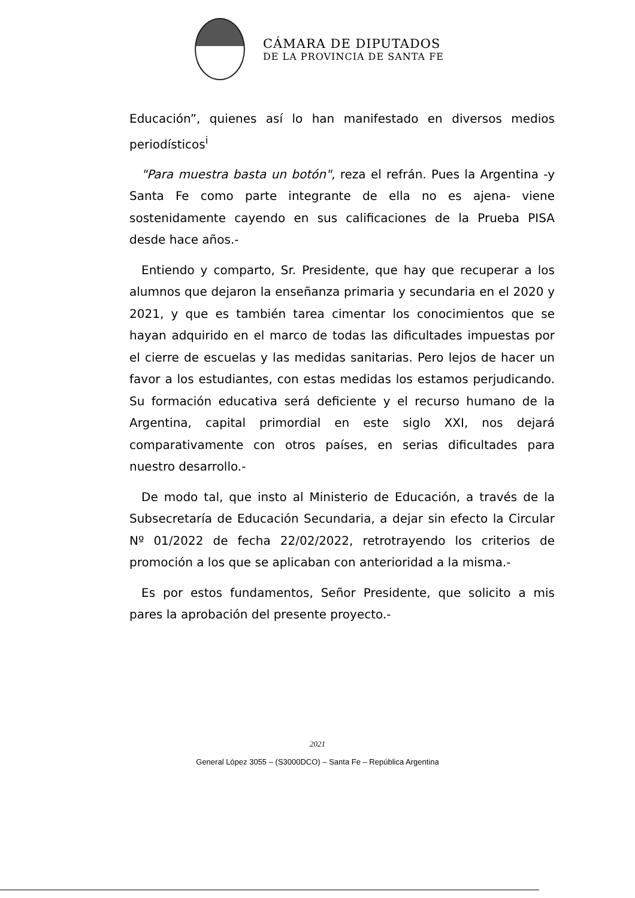CÁMARA DE DIPUTADOS
DE LA PROVINCIA DE SANTA FE
Educación”, quienes así lo han manifestado en diversos medios periodísticos<sup>i</sup>
"Para muestra basta un botón", reza el refrán. Pues la Argentina -y Santa Fe como parte integrante de ella no es ajena- viene sostenidamente cayendo en sus calificaciones de la Prueba PISA desde hace años.-
Entiendo y comparto, Sr. Presidente, que hay que recuperar a los alumnos que dejaron la enseñanza primaria y secundaria en el 2020 y 2021, y que es también tarea cimentar los conocimientos que se hayan adquirido en el marco de todas las dificultades impuestas por el cierre de escuelas y las medidas sanitarias. Pero lejos de hacer un favor a los estudiantes, con estas medidas los estamos perjudicando. Su formación educativa será deficiente y el recurso humano de la Argentina, capital primordial en este siglo XXI, nos dejará comparativamente con otros países, en serias dificultades para nuestro desarrollo.-
De modo tal, que insto al Ministerio de Educación, a través de la Subsecretaría de Educación Secundaria, a dejar sin efecto la Circular Nº 01/2022 de fecha 22/02/2022, retrotrayendo los criterios de promoción a los que se aplicaban con anterioridad a la misma.-
Es por estos fundamentos, Señor Presidente, que solicito a mis pares la aprobación del presente proyecto.-
2021
General López 3055 – (S3000DCO) – Santa Fe – República Argentina